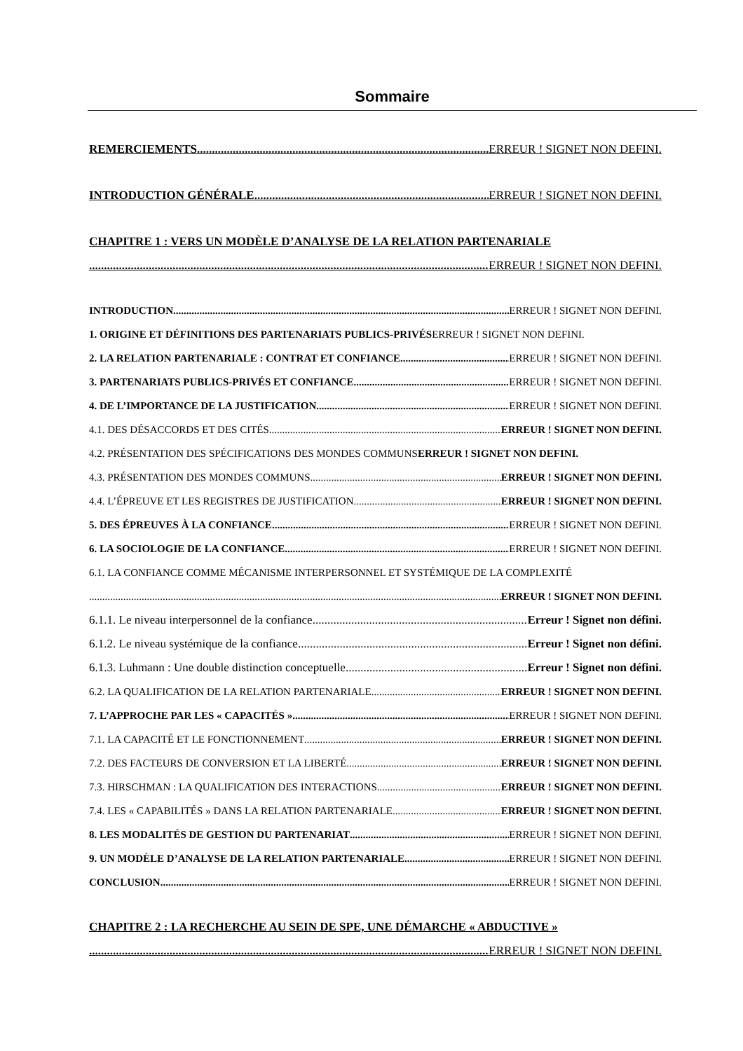Sommaire
REMERCIEMENTS ERREUR ! SIGNET NON DEFINI.
INTRODUCTION GÉNÉRALE ERREUR ! SIGNET NON DEFINI.
CHAPITRE 1 : VERS UN MODÈLE D’ANALYSE DE LA RELATION PARTENARIALE
ERREUR ! SIGNET NON DEFINI.
INTRODUCTION ERREUR ! SIGNET NON DEFINI.
1. ORIGINE ET DÉFINITIONS DES PARTENARIATS PUBLICS-PRIVÉS ERREUR ! SIGNET NON DEFINI.
2. LA RELATION PARTENARIALE : CONTRAT ET CONFIANCE ERREUR ! SIGNET NON DEFINI.
3. PARTENARIATS PUBLICS-PRIVÉS ET CONFIANCE ERREUR ! SIGNET NON DEFINI.
4. DE L’IMPORTANCE DE LA JUSTIFICATION ERREUR ! SIGNET NON DEFINI.
4.1. DES DÉSACCORDS ET DES CITÉS ERREUR ! SIGNET NON DEFINI.
4.2. PRÉSENTATION DES SPÉCIFICATIONS DES MONDES COMMUNS ERREUR ! SIGNET NON DEFINI.
4.3. PRÉSENTATION DES MONDES COMMUNS ERREUR ! SIGNET NON DEFINI.
4.4. L’ÉPREUVE ET LES REGISTRES DE JUSTIFICATION ERREUR ! SIGNET NON DEFINI.
5. DES ÉPREUVES À LA CONFIANCE ERREUR ! SIGNET NON DEFINI.
6. LA SOCIOLOGIE DE LA CONFIANCE ERREUR ! SIGNET NON DEFINI.
6.1. LA CONFIANCE COMME MÉCANISME INTERPERSONNEL ET SYSTÉMIQUE DE LA COMPLEXITÉ
ERREUR ! SIGNET NON DEFINI.
6.1.1. Le niveau interpersonnel de la confiance Erreur ! Signet non défini.
6.1.2. Le niveau systémique de la confiance Erreur ! Signet non défini.
6.1.3. Luhmann : Une double distinction conceptuelle Erreur ! Signet non défini.
6.2. LA QUALIFICATION DE LA RELATION PARTENARIALE ERREUR ! SIGNET NON DEFINI.
7. L’APPROCHE PAR LES « CAPACITÉS » ERREUR ! SIGNET NON DEFINI.
7.1. LA CAPACITÉ ET LE FONCTIONNEMENT ERREUR ! SIGNET NON DEFINI.
7.2. DES FACTEURS DE CONVERSION ET LA LIBERTÉ ERREUR ! SIGNET NON DEFINI.
7.3. HIRSCHMAN : LA QUALIFICATION DES INTERACTIONS ERREUR ! SIGNET NON DEFINI.
7.4. LES « CAPABILITÉS » DANS LA RELATION PARTENARIALE ERREUR ! SIGNET NON DEFINI.
8. LES MODALITÉS DE GESTION DU PARTENARIAT ERREUR ! SIGNET NON DEFINI.
9. UN MODÈLE D’ANALYSE DE LA RELATION PARTENARIALE ERREUR ! SIGNET NON DEFINI.
CONCLUSION ERREUR ! SIGNET NON DEFINI.
CHAPITRE 2 : LA RECHERCHE AU SEIN DE SPE, UNE DÉMARCHE « ABDUCTIVE »
ERREUR ! SIGNET NON DEFINI.